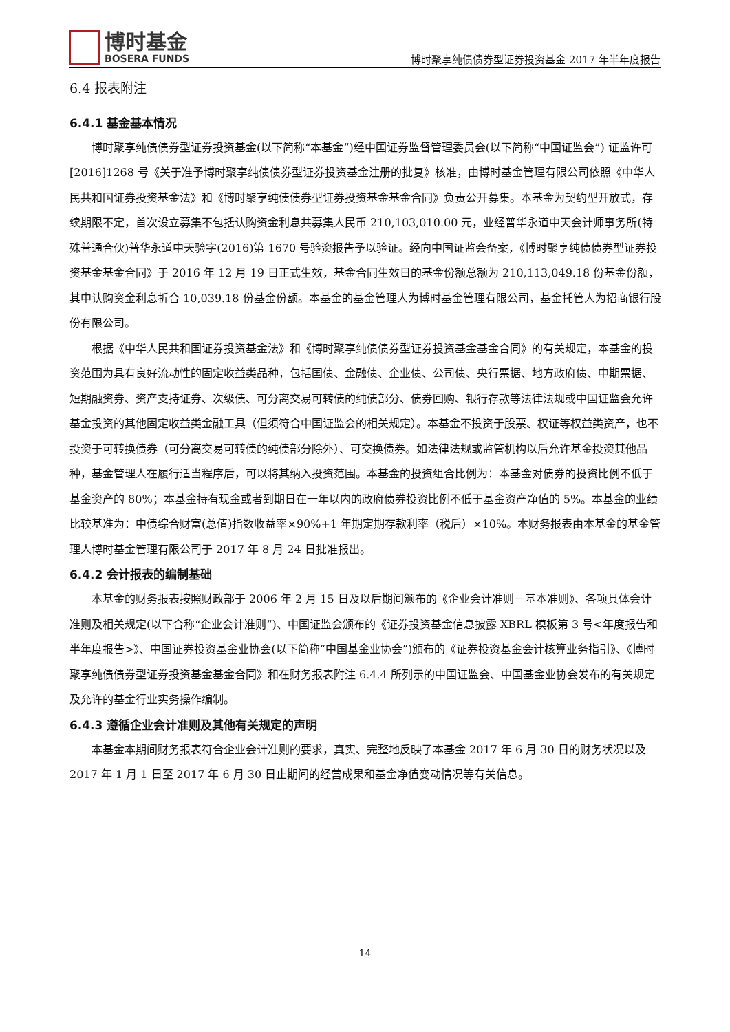博时基金
BOSERA FUNDS
博时聚享纯债债券型证券投资基金 2017 年半年度报告
6.4 报表附注
6.4.1 基金基本情况
博时聚享纯债债券型证券投资基金(以下简称“本基金”)经中国证券监督管理委员会(以下简称“中国证监会”) 证监许可[2016]1268 号《关于准予博时聚享纯债债券型证券投资基金注册的批复》核准，由博时基金管理有限公司依照《中华人民共和国证券投资基金法》和《博时聚享纯债债券型证券投资基金基金合同》负责公开募集。本基金为契约型开放式，存续期限不定，首次设立募集不包括认购资金利息共募集人民币 210,103,010.00 元，业经普华永道中天会计师事务所(特殊普通合伙)普华永道中天验字(2016)第 1670 号验资报告予以验证。经向中国证监会备案，《博时聚享纯债债券型证券投资基金基金合同》于 2016 年 12 月 19 日正式生效，基金合同生效日的基金份额总额为 210,113,049.18 份基金份额，其中认购资金利息折合 10,039.18 份基金份额。本基金的基金管理人为博时基金管理有限公司，基金托管人为招商银行股份有限公司。
根据《中华人民共和国证券投资基金法》和《博时聚享纯债债券型证券投资基金基金合同》的有关规定，本基金的投资范围为具有良好流动性的固定收益类品种，包括国债、金融债、企业债、公司债、央行票据、地方政府债、中期票据、短期融资券、资产支持证券、次级债、可分离交易可转债的纯债部分、债券回购、银行存款等法律法规或中国证监会允许基金投资的其他固定收益类金融工具（但须符合中国证监会的相关规定）。本基金不投资于股票、权证等权益类资产，也不投资于可转换债券（可分离交易可转债的纯债部分除外）、可交换债券。如法律法规或监管机构以后允许基金投资其他品种，基金管理人在履行适当程序后，可以将其纳入投资范围。本基金的投资组合比例为：本基金对债券的投资比例不低于基金资产的 80%；本基金持有现金或者到期日在一年以内的政府债券投资比例不低于基金资产净值的 5%。本基金的业绩比较基准为：中债综合财富(总值)指数收益率×90%+1 年期定期存款利率（税后）×10%。本财务报表由本基金的基金管理人博时基金管理有限公司于 2017 年 8 月 24 日批准报出。
6.4.2 会计报表的编制基础
本基金的财务报表按照财政部于 2006 年 2 月 15 日及以后期间颁布的《企业会计准则－基本准则》、各项具体会计准则及相关规定(以下合称“企业会计准则”)、中国证监会颁布的《证券投资基金信息披露 XBRL 模板第 3 号<年度报告和半年度报告>》、中国证券投资基金业协会(以下简称“中国基金业协会”)颁布的《证券投资基金会计核算业务指引》、《博时聚享纯债债券型证券投资基金基金合同》和在财务报表附注 6.4.4 所列示的中国证监会、中国基金业协会发布的有关规定及允许的基金行业实务操作编制。
6.4.3 遵循企业会计准则及其他有关规定的声明
本基金本期间财务报表符合企业会计准则的要求，真实、完整地反映了本基金 2017 年 6 月 30 日的财务状况以及 2017 年 1 月 1 日至 2017 年 6 月 30 日止期间的经营成果和基金净值变动情况等有关信息。
14